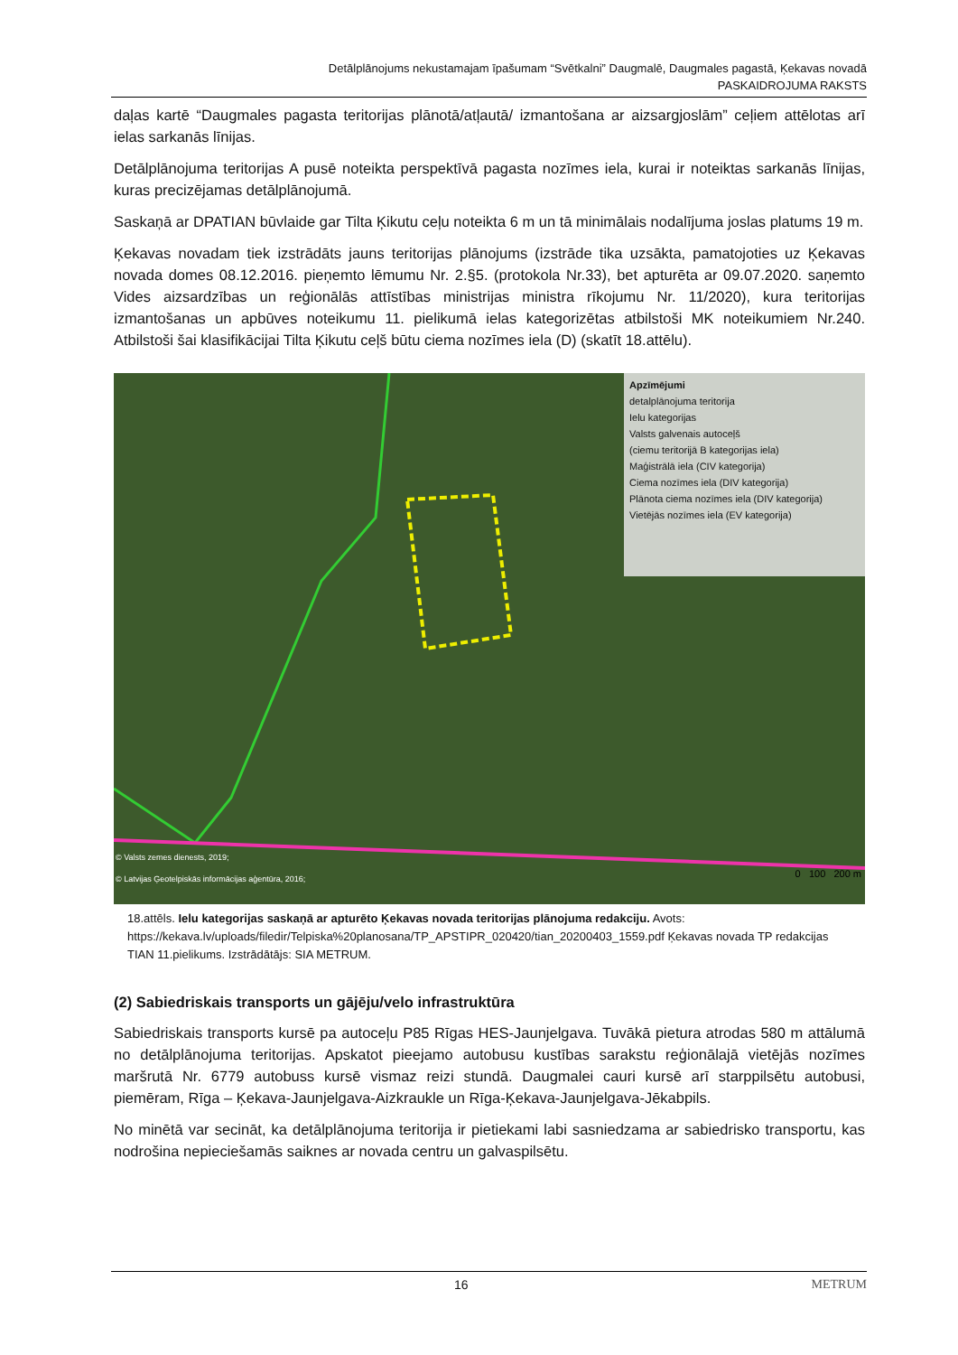Detālplānojums nekustamajam īpašumam “Svētkalni” Daugmalē, Daugmales pagastā, Ķekavas novadā
PASKAIDROJUMA RAKSTS
daļas kartē “Daugmales pagasta teritorijas plānotā/atļautā/ izmantošana ar aizsargjoslām” ceļiem attēlotas arī ielas sarkanās līnijas.
Detālplānojuma teritorijas A pusē noteikta perspektīvā pagasta nozīmes iela, kurai ir noteiktas sarkanās līnijas, kuras precizējamas detālplānojumā.
Saskaņā ar DPATIAN būvlaide gar Tilta Ķikutu ceļu noteikta 6 m un tā minimālais nodalījuma joslas platums 19 m.
Ķekavas novadam tiek izstrādāts jauns teritorijas plānojums (izstrāde tika uzsākta, pamatojoties uz Ķekavas novada domes 08.12.2016. pieņemto lēmumu Nr. 2.§5. (protokola Nr.33), bet apturēta ar 09.07.2020. saņemto Vides aizsardzības un reģionālās attīstības ministrijas ministra rīkojumu Nr. 11/2020), kura teritorijas izmantošanas un apbūves noteikumu 11. pielikumā ielas kategorizētas atbilstoši MK noteikumiem Nr.240. Atbilstoši šai klasifikācijai Tilta Ķikutu ceļš būtu ciema nozīmes iela (D) (skatīt 18.attēlu).
Apzīmējumi
detalplānojuma teritorija
Ielu kategorijas
Valsts galvenais autoceļš
(ciemu teritorijā B kategorijas iela)
Maģistrālā iela (CIV kategorija)
Ciema nozīmes iela (DIV kategorija)
Plānota ciema nozīmes iela (DIV kategorija)
Vietējās nozīmes iela (EV kategorija)
© Valsts zemes dienests, 2019;
© Latvijas Ģeotelpiskās informācijas aģentūra, 2016;
0 100 200 m
18.attēls. Ielu kategorijas saskaņā ar apturēto Ķekavas novada teritorijas plānojuma redakciju. Avots: https://kekava.lv/uploads/filedir/Telpiska%20planosana/TP_APSTIPR_020420/tian_20200403_1559.pdf Ķekavas novada TP redakcijas TIAN 11.pielikums. Izstrādātājs: SIA METRUM.
(2) Sabiedriskais transports un gājēju/velo infrastruktūra
Sabiedriskais transports kursē pa autoceļu P85 Rīgas HES-Jaunjelgava. Tuvākā pietura atrodas 580 m attālumā no detālplānojuma teritorijas. Apskatot pieejamo autobusu kustības sarakstu reģionālajā vietējās nozīmes maršrutā Nr. 6779 autobuss kursē vismaz reizi stundā. Daugmalei cauri kursē arī starppilsētu autobusi, piemēram, Rīga – Ķekava-Jaunjelgava-Aizkraukle un Rīga-Ķekava-Jaunjelgava-Jēkabpils.
No minētā var secināt, ka detālplānojuma teritorija ir pietiekami labi sasniedzama ar sabiedrisko transportu, kas nodrošina nepieciešamās saiknes ar novada centru un galvaspilsētu.
16 METRUM